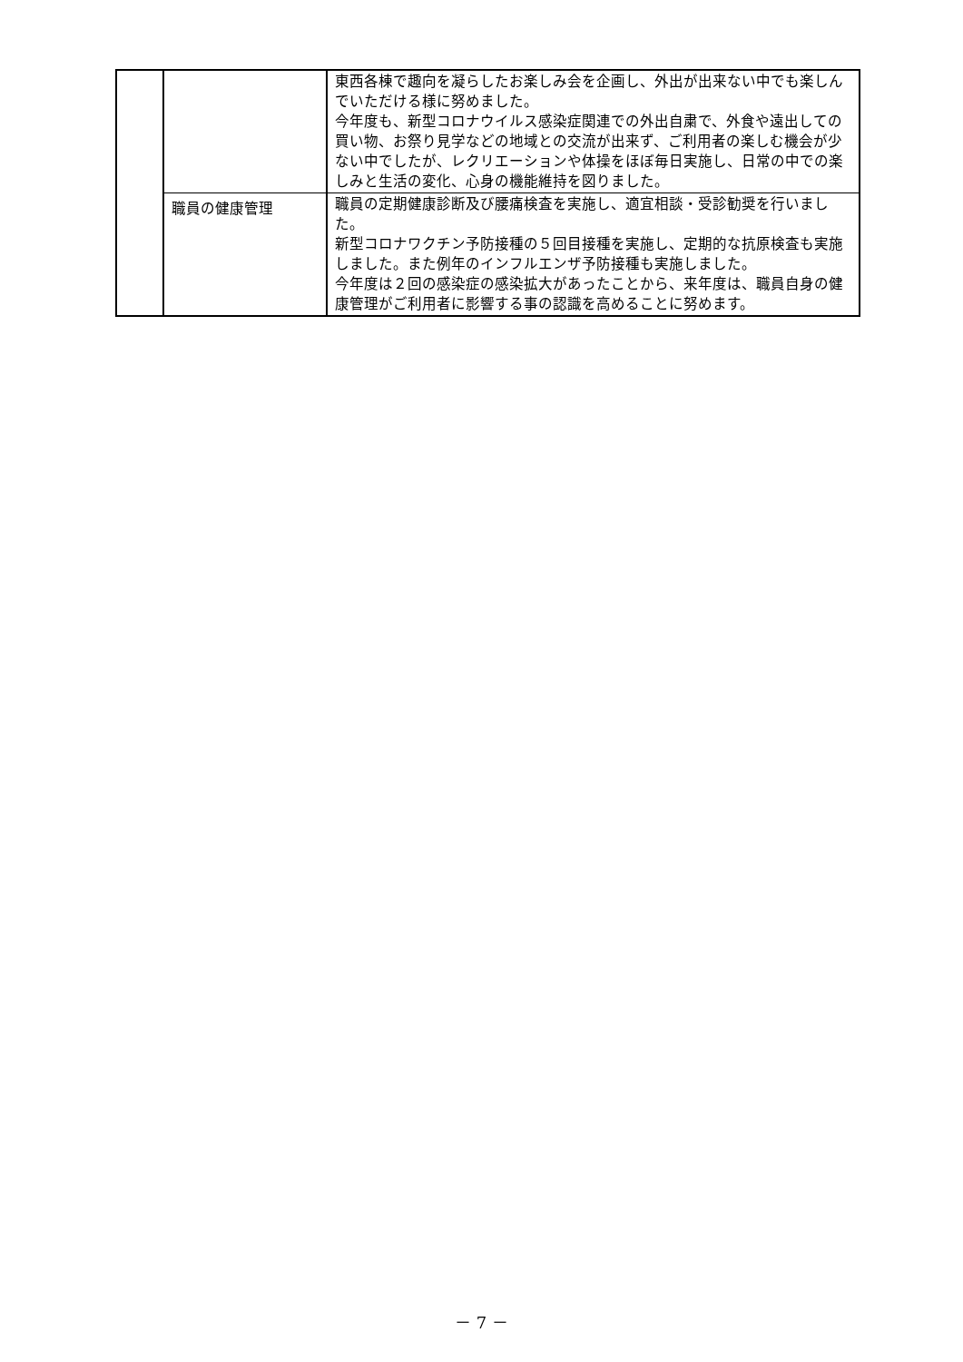| | | 東西各棟で趣向を凝らしたお楽しみ会を企画し、外出が出来ない中でも楽しんでいただける様に努めました。 今年度も、新型コロナウイルス感染症関連での外出自粛で、外食や遠出しての買い物、お祭り見学などの地域との交流が出来ず、ご利用者の楽しむ機会が少ない中でしたが、レクリエーションや体操をほぼ毎日実施し、日常の中での楽しみと生活の変化、心身の機能維持を図りました。 |
| | 職員の健康管理 | 職員の定期健康診断及び腰痛検査を実施し、適宜相談・受診勧奨を行いました。 新型コロナワクチン予防接種の５回目接種を実施し、定期的な抗原検査も実施しました。また例年のインフルエンザ予防接種も実施しました。 今年度は２回の感染症の感染拡大があったことから、来年度は、職員自身の健康管理がご利用者に影響する事の認識を高めることに努めます。 |
－ 7 －